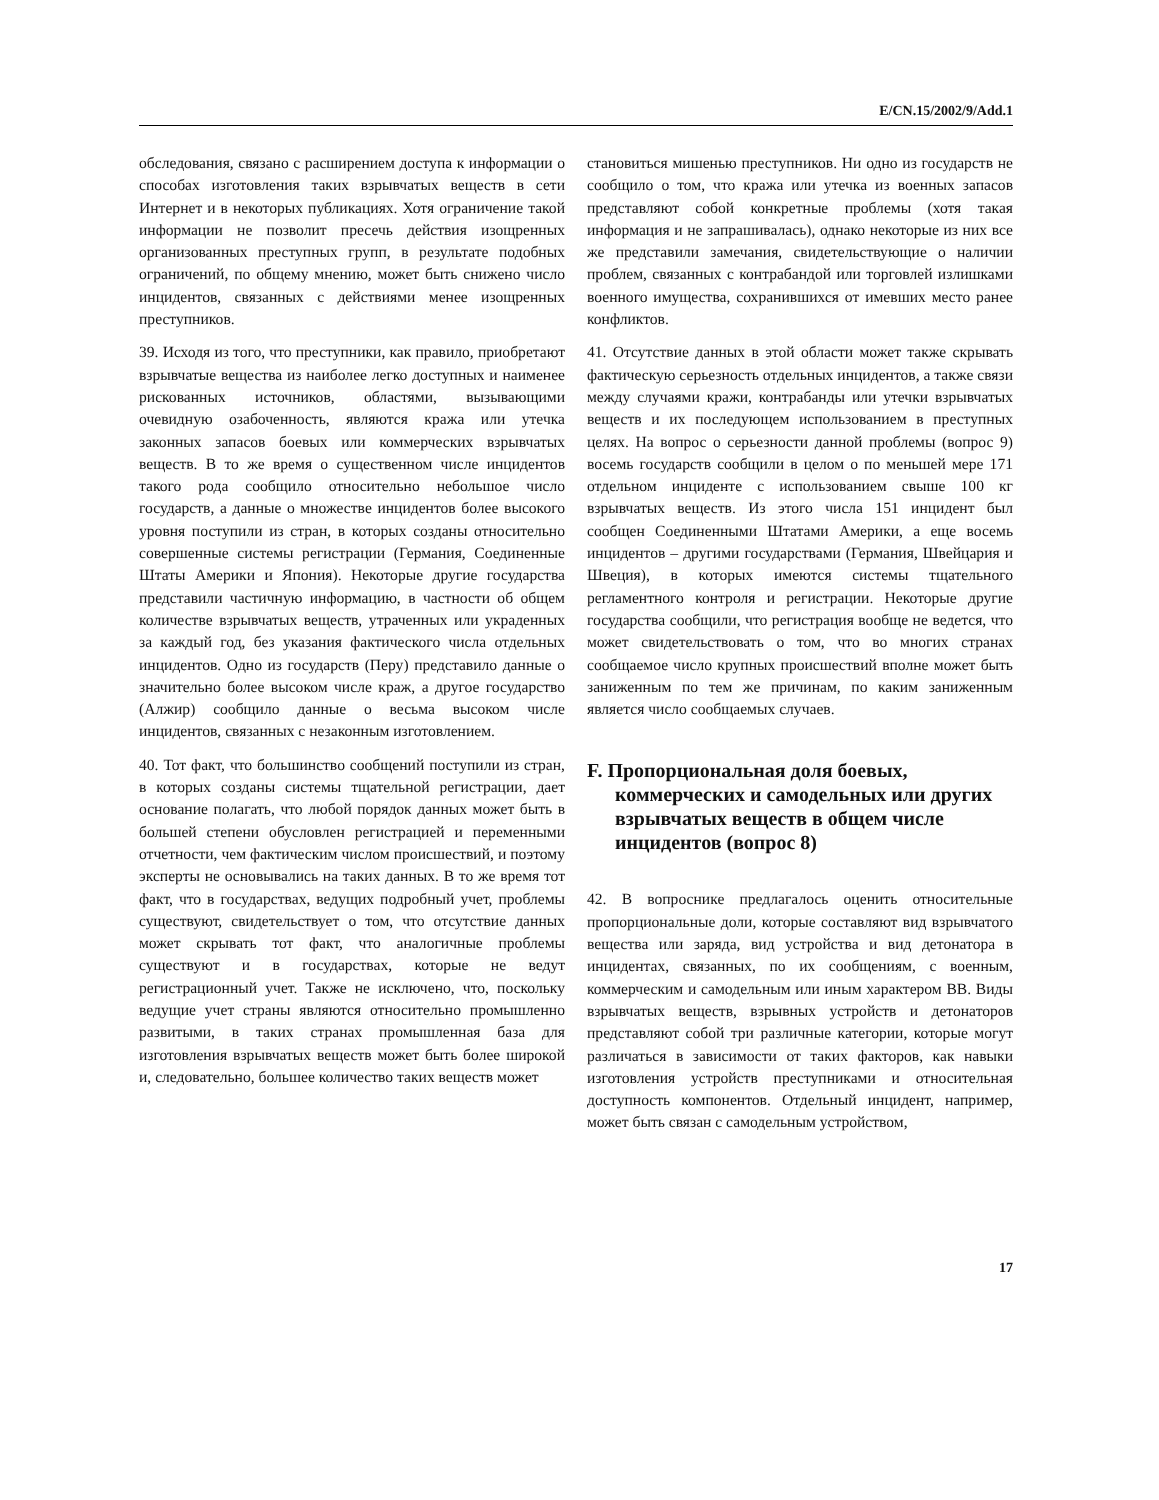E/CN.15/2002/9/Add.1
обследования, связано с расширением доступа к информации о способах изготовления таких взрывчатых веществ в сети Интернет и в некоторых публикациях. Хотя ограничение такой информации не позволит пресечь действия изощренных организованных преступных групп, в результате подобных ограничений, по общему мнению, может быть снижено число инцидентов, связанных с действиями менее изощренных преступников.
39. Исходя из того, что преступники, как правило, приобретают взрывчатые вещества из наиболее легко доступных и наименее рискованных источников, областями, вызывающими очевидную озабоченность, являются кража или утечка законных запасов боевых или коммерческих взрывчатых веществ. В то же время о существенном числе инцидентов такого рода сообщило относительно небольшое число государств, а данные о множестве инцидентов более высокого уровня поступили из стран, в которых созданы относительно совершенные системы регистрации (Германия, Соединенные Штаты Америки и Япония). Некоторые другие государства представили частичную информацию, в частности об общем количестве взрывчатых веществ, утраченных или украденных за каждый год, без указания фактического числа отдельных инцидентов. Одно из государств (Перу) представило данные о значительно более высоком числе краж, а другое государство (Алжир) сообщило данные о весьма высоком числе инцидентов, связанных с незаконным изготовлением.
40. Тот факт, что большинство сообщений поступили из стран, в которых созданы системы тщательной регистрации, дает основание полагать, что любой порядок данных может быть в большей степени обусловлен регистрацией и переменными отчетности, чем фактическим числом происшествий, и поэтому эксперты не основывались на таких данных. В то же время тот факт, что в государствах, ведущих подробный учет, проблемы существуют, свидетельствует о том, что отсутствие данных может скрывать тот факт, что аналогичные проблемы существуют и в государствах, которые не ведут регистрационный учет. Также не исключено, что, поскольку ведущие учет страны являются относительно промышленно развитыми, в таких странах промышленная база для изготовления взрывчатых веществ может быть более широкой и, следовательно, большее количество таких веществ может
становиться мишенью преступников. Ни одно из государств не сообщило о том, что кража или утечка из военных запасов представляют собой конкретные проблемы (хотя такая информация и не запрашивалась), однако некоторые из них все же представили замечания, свидетельствующие о наличии проблем, связанных с контрабандой или торговлей излишками военного имущества, сохранившихся от имевших место ранее конфликтов.
41. Отсутствие данных в этой области может также скрывать фактическую серьезность отдельных инцидентов, а также связи между случаями кражи, контрабанды или утечки взрывчатых веществ и их последующем использованием в преступных целях. На вопрос о серьезности данной проблемы (вопрос 9) восемь государств сообщили в целом о по меньшей мере 171 отдельном инциденте с использованием свыше 100 кг взрывчатых веществ. Из этого числа 151 инцидент был сообщен Соединенными Штатами Америки, а еще восемь инцидентов – другими государствами (Германия, Швейцария и Швеция), в которых имеются системы тщательного регламентного контроля и регистрации. Некоторые другие государства сообщили, что регистрация вообще не ведется, что может свидетельствовать о том, что во многих странах сообщаемое число крупных происшествий вполне может быть заниженным по тем же причинам, по каким заниженным является число сообщаемых случаев.
F. Пропорциональная доля боевых, коммерческих и самодельных или других взрывчатых веществ в общем числе инцидентов (вопрос 8)
42. В вопроснике предлагалось оценить относительные пропорциональные доли, которые составляют вид взрывчатого вещества или заряда, вид устройства и вид детонатора в инцидентах, связанных, по их сообщениям, с военным, коммерческим и самодельным или иным характером ВВ. Виды взрывчатых веществ, взрывных устройств и детонаторов представляют собой три различные категории, которые могут различаться в зависимости от таких факторов, как навыки изготовления устройств преступниками и относительная доступность компонентов. Отдельный инцидент, например, может быть связан с самодельным устройством,
17